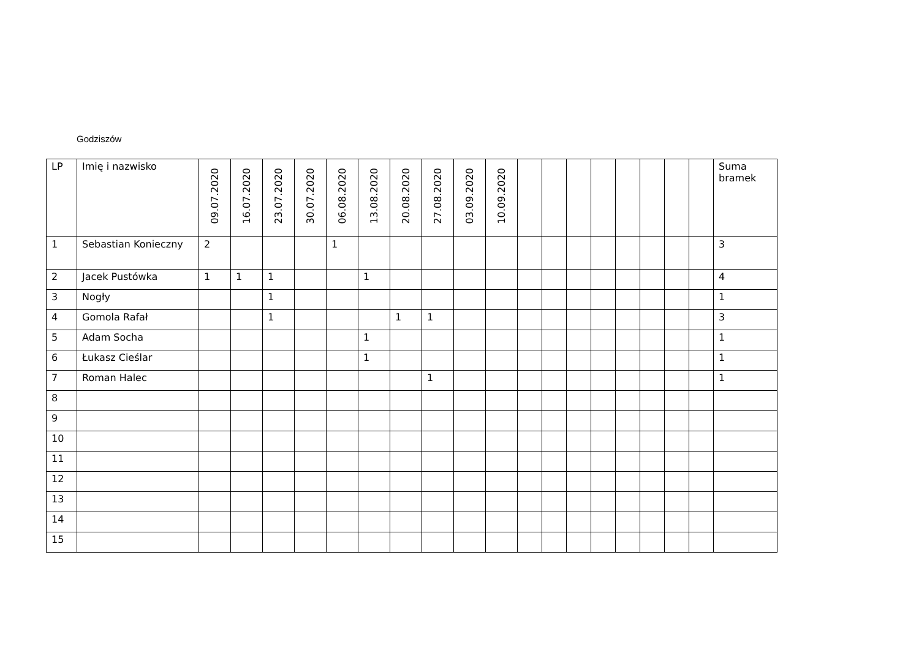Godziszów
| LP | Imię i nazwisko | 09.07.2020 | 16.07.2020 | 23.07.2020 | 30.07.2020 | 06.08.2020 | 13.08.2020 | 20.08.2020 | 27.08.2020 | 03.09.2020 | 10.09.2020 | | | | | | | | | Suma bramek |
| --- | --- | --- | --- | --- | --- | --- | --- | --- | --- | --- | --- | --- | --- | --- | --- | --- | --- | --- | --- | --- |
| 1 | Sebastian Konieczny | 2 | | | | 1 | | | | | | | | | | | | | | 3 |
| 2 | Jacek Pustówka | 1 | 1 | 1 | | | 1 | | | | | | | | | | | | | 4 |
| 3 | Nogły | | | 1 | | | | | | | | | | | | | | | | 1 |
| 4 | Gomola Rafał | | | 1 | | | | 1 | 1 | | | | | | | | | | | 3 |
| 5 | Adam Socha | | | | | | 1 | | | | | | | | | | | | | 1 |
| 6 | Łukasz Cieślar | | | | | | 1 | | | | | | | | | | | | | 1 |
| 7 | Roman Halec | | | | | | | | 1 | | | | | | | | | | | 1 |
| 8 | | | | | | | | | | | | | | | | | | | | |
| 9 | | | | | | | | | | | | | | | | | | | | |
| 10 | | | | | | | | | | | | | | | | | | | | |
| 11 | | | | | | | | | | | | | | | | | | | | |
| 12 | | | | | | | | | | | | | | | | | | | | |
| 13 | | | | | | | | | | | | | | | | | | | | |
| 14 | | | | | | | | | | | | | | | | | | | | |
| 15 | | | | | | | | | | | | | | | | | | | | |